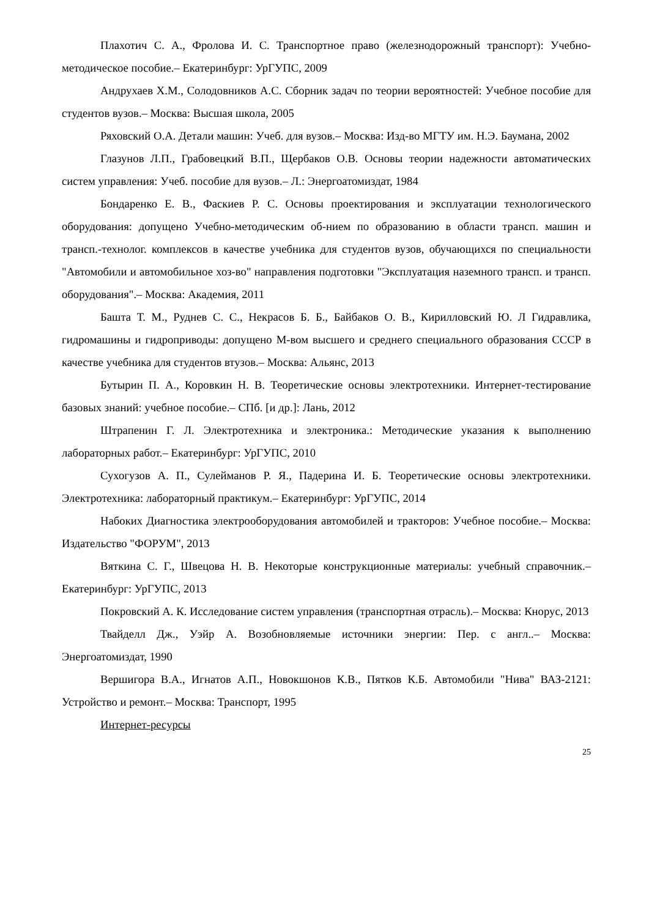Плахотич С. А., Фролова И. С. Транспортное право (железнодорожный транспорт): Учебно-методическое пособие.– Екатеринбург: УрГУПС, 2009
Андрухаев Х.М., Солодовников А.С. Сборник задач по теории вероятностей: Учебное пособие для студентов вузов.– Москва: Высшая школа, 2005
Ряховский О.А. Детали машин: Учеб. для вузов.– Москва: Изд-во МГТУ им. Н.Э. Баумана, 2002
Глазунов Л.П., Грабовецкий В.П., Щербаков О.В. Основы теории надежности автоматических систем управления: Учеб. пособие для вузов.– Л.: Энергоатомиздат, 1984
Бондаренко Е. В., Фаскиев Р. С. Основы проектирования и эксплуатации технологического оборудования: допущено Учебно-методическим об-нием по образованию в области трансп. машин и трансп.-технолог. комплексов в качестве учебника для студентов вузов, обучающихся по специальности "Автомобили и автомобильное хоз-во" направления подготовки "Эксплуатация наземного трансп. и трансп. оборудования".– Москва: Академия, 2011
Башта Т. М., Руднев С. С., Некрасов Б. Б., Байбаков О. В., Кирилловский Ю. Л Гидравлика, гидромашины и гидроприводы: допущено М-вом высшего и среднего специального образования СССР в качестве учебника для студентов втузов.– Москва: Альянс, 2013
Бутырин П. А., Коровкин Н. В. Теоретические основы электротехники. Интернет-тестирование базовых знаний: учебное пособие.– СПб. [и др.]: Лань, 2012
Штрапенин Г. Л. Электротехника и электроника.: Методические указания к выполнению лабораторных работ.– Екатеринбург: УрГУПС, 2010
Сухогузов А. П., Сулейманов Р. Я., Падерина И. Б. Теоретические основы электротехники. Электротехника: лабораторный практикум.– Екатеринбург: УрГУПС, 2014
Набоких Диагностика электрооборудования автомобилей и тракторов: Учебное пособие.– Москва: Издательство "ФОРУМ", 2013
Вяткина С. Г., Швецова Н. В. Некоторые конструкционные материалы: учебный справочник.– Екатеринбург: УрГУПС, 2013
Покровский А. К. Исследование систем управления (транспортная отрасль).– Москва: Кнорус, 2013
Твайделл Дж., Уэйр А. Возобновляемые источники энергии: Пер. с англ..– Москва: Энергоатомиздат, 1990
Вершигора В.А., Игнатов А.П., Новокшонов К.В., Пятков К.Б. Автомобили "Нива" ВАЗ-2121: Устройство и ремонт.– Москва: Транспорт, 1995
Интернет-ресурсы
25